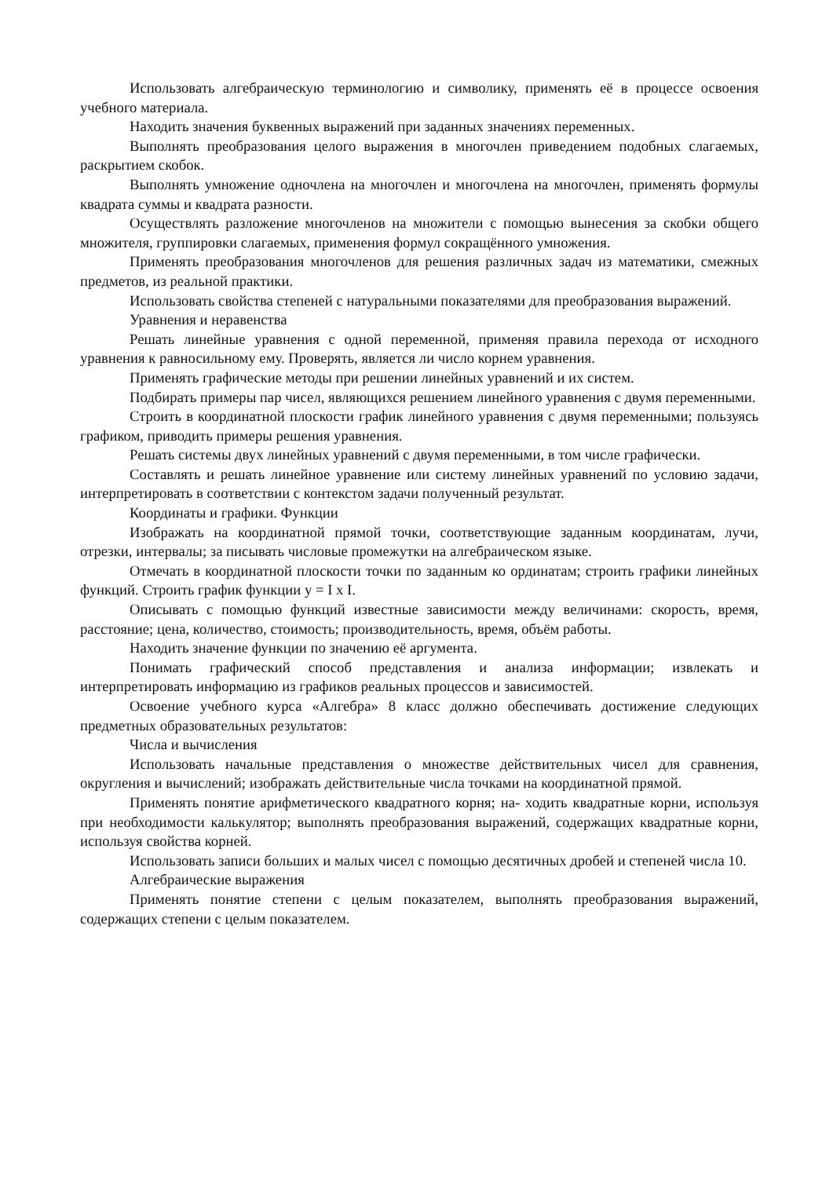Использовать алгебраическую терминологию и символику, применять её в процессе освоения учебного материала.
Находить значения буквенных выражений при заданных значениях переменных.
Выполнять преобразования целого выражения в многочлен приведением подобных слагаемых, раскрытием скобок.
Выполнять умножение одночлена на многочлен и многочлена на многочлен, применять формулы квадрата суммы и квадрата разности.
Осуществлять разложение многочленов на множители с помощью вынесения за скобки общего множителя, группировки слагаемых, применения формул сокращённого умножения.
Применять преобразования многочленов для решения различных задач из математики, смежных предметов, из реальной практики.
Использовать свойства степеней с натуральными показателями для преобразования выражений.
Уравнения и неравенства
Решать линейные уравнения с одной переменной, применяя правила перехода от исходного уравнения к равносильному ему. Проверять, является ли число корнем уравнения.
Применять графические методы при решении линейных уравнений и их систем.
Подбирать примеры пар чисел, являющихся решением линейного уравнения с двумя переменными.
Строить в координатной плоскости график линейного уравнения с двумя переменными; пользуясь графиком, приводить примеры решения уравнения.
Решать системы двух линейных уравнений с двумя переменными, в том числе графически.
Составлять и решать линейное уравнение или систему линейных уравнений по условию задачи, интерпретировать в соответствии с контекстом задачи полученный результат.
Координаты и графики. Функции
Изображать на координатной прямой точки, соответствующие заданным координатам, лучи, отрезки, интервалы; за писывать числовые промежутки на алгебраическом языке.
Отмечать в координатной плоскости точки по заданным ко ординатам; строить графики линейных функций. Строить график функции y = I x I.
Описывать с помощью функций известные зависимости между величинами: скорость, время, расстояние; цена, количество, стоимость; производительность, время, объём работы.
Находить значение функции по значению её аргумента.
Понимать графический способ представления и анализа информации; извлекать и интерпретировать информацию из графиков реальных процессов и зависимостей.
Освоение учебного курса «Алгебра» 8 класс должно обеспечивать достижение следующих предметных образовательных результатов:
Числа и вычисления
Использовать начальные представления о множестве действительных чисел для сравнения, округления и вычислений; изображать действительные числа точками на координатной прямой.
Применять понятие арифметического квадратного корня; на- ходить квадратные корни, используя при необходимости калькулятор; выполнять преобразования выражений, содержащих квадратные корни, используя свойства корней.
Использовать записи больших и малых чисел с помощью десятичных дробей и степеней числа 10.
Алгебраические выражения
Применять понятие степени с целым показателем, выполнять преобразования выражений, содержащих степени с целым показателем.